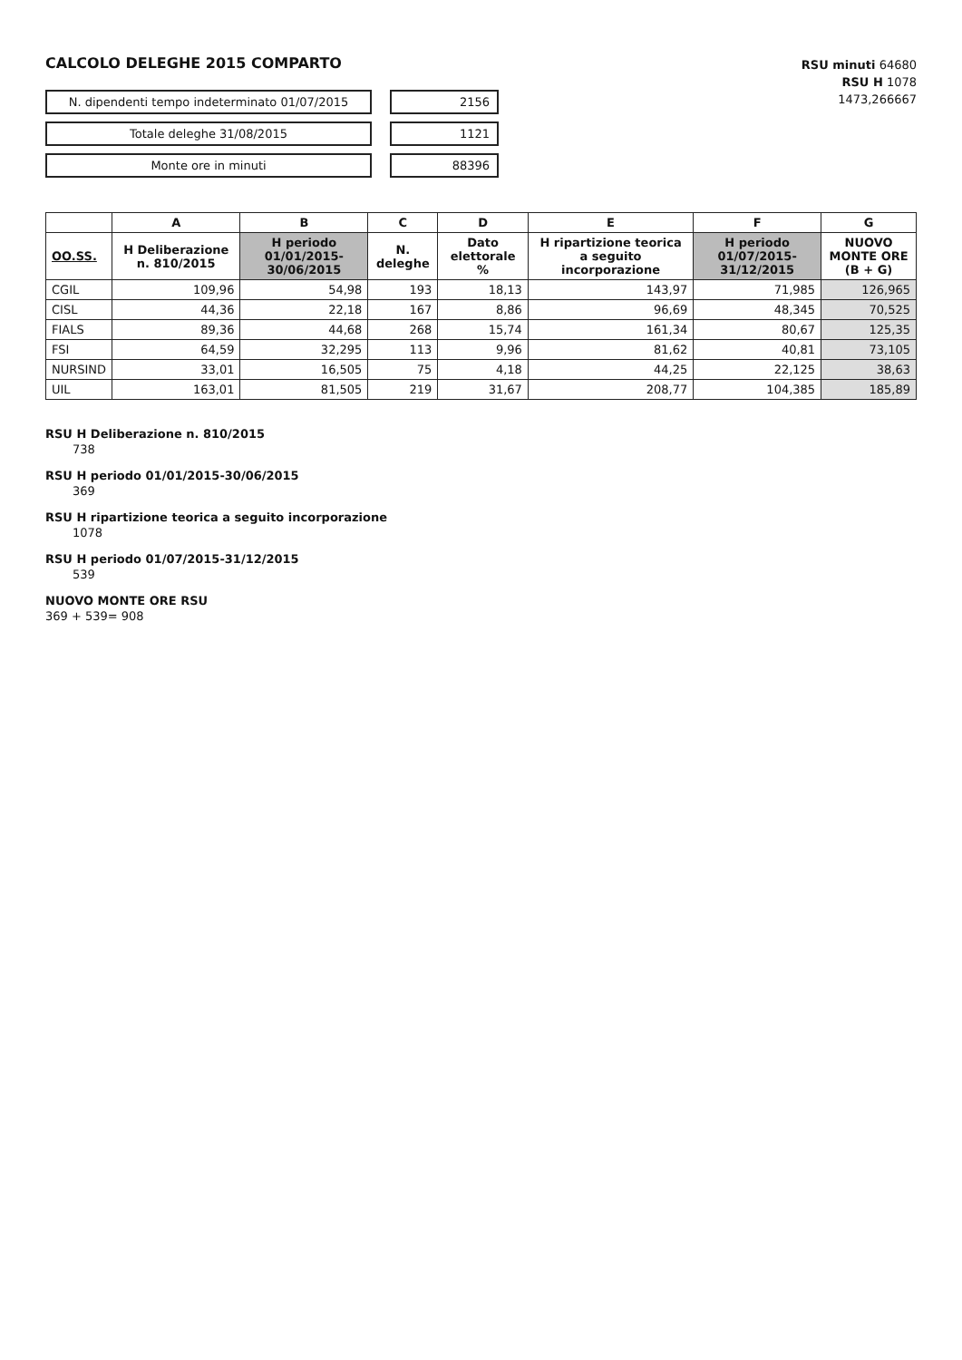CALCOLO DELEGHE 2015 COMPARTO
N. dipendenti tempo indeterminato 01/07/2015 2156
Totale deleghe 31/08/2015 1121
Monte ore in minuti 88396
RSU minuti 64680
RSU H 1078
1473,266667
| | A | B | C | D | E | F | G |
| --- | --- | --- | --- | --- | --- | --- | --- |
| OO.SS. | H Deliberazione n. 810/2015 | H periodo 01/01/2015-30/06/2015 | N. deleghe | Dato elettorale % | H ripartizione teorica a seguito incorporazione | H periodo 01/07/2015-31/12/2015 | NUOVO MONTE ORE (B + G) |
| CGIL | 109,96 | 54,98 | 193 | 18,13 | 143,97 | 71,985 | 126,965 |
| CISL | 44,36 | 22,18 | 167 | 8,86 | 96,69 | 48,345 | 70,525 |
| FIALS | 89,36 | 44,68 | 268 | 15,74 | 161,34 | 80,67 | 125,35 |
| FSI | 64,59 | 32,295 | 113 | 9,96 | 81,62 | 40,81 | 73,105 |
| NURSIND | 33,01 | 16,505 | 75 | 4,18 | 44,25 | 22,125 | 38,63 |
| UIL | 163,01 | 81,505 | 219 | 31,67 | 208,77 | 104,385 | 185,89 |
RSU H Deliberazione n. 810/2015
738
RSU H periodo 01/01/2015-30/06/2015
369
RSU H ripartizione teorica a seguito incorporazione
1078
RSU H periodo 01/07/2015-31/12/2015
539
NUOVO MONTE ORE RSU
369 + 539= 908